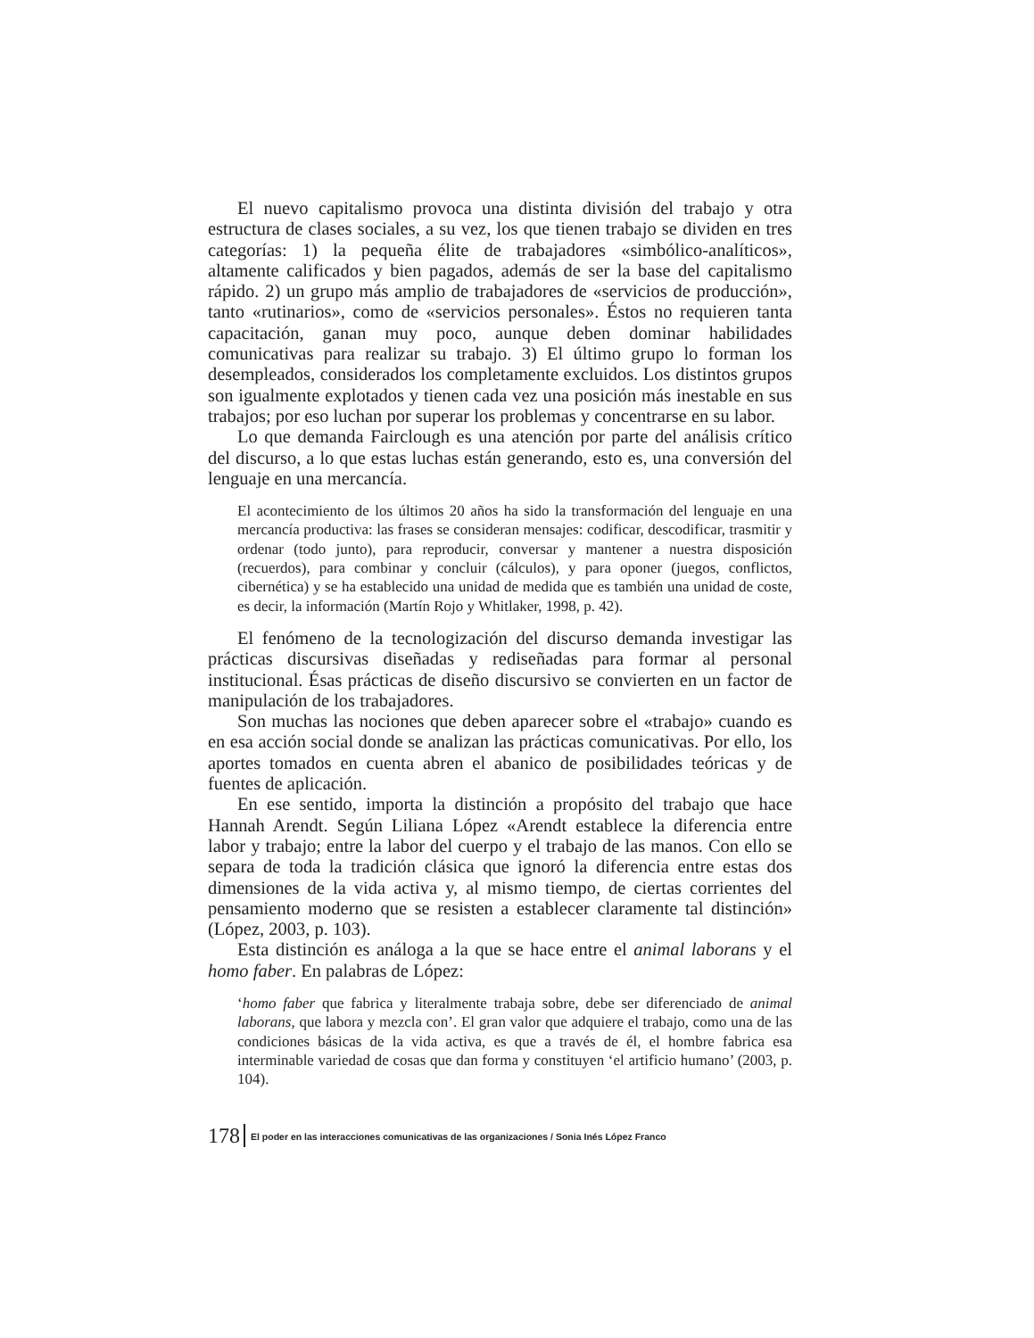El nuevo capitalismo provoca una distinta división del trabajo y otra estructura de clases sociales, a su vez, los que tienen trabajo se dividen en tres categorías: 1) la pequeña élite de trabajadores «simbólico-analíticos», altamente calificados y bien pagados, además de ser la base del capitalismo rápido. 2) un grupo más amplio de trabajadores de «servicios de producción», tanto «rutinarios», como de «servicios personales». Éstos no requieren tanta capacitación, ganan muy poco, aunque deben dominar habilidades comunicativas para realizar su trabajo. 3) El último grupo lo forman los desempleados, considerados los completamente excluidos. Los distintos grupos son igualmente explotados y tienen cada vez una posición más inestable en sus trabajos; por eso luchan por superar los problemas y concentrarse en su labor.
Lo que demanda Fairclough es una atención por parte del análisis crítico del discurso, a lo que estas luchas están generando, esto es, una conversión del lenguaje en una mercancía.
El acontecimiento de los últimos 20 años ha sido la transformación del lenguaje en una mercancía productiva: las frases se consideran mensajes: codificar, descodificar, trasmitir y ordenar (todo junto), para reproducir, conversar y mantener a nuestra disposición (recuerdos), para combinar y concluir (cálculos), y para oponer (juegos, conflictos, cibernética) y se ha establecido una unidad de medida que es también una unidad de coste, es decir, la información (Martín Rojo y Whitlaker, 1998, p. 42).
El fenómeno de la tecnologización del discurso demanda investigar las prácticas discursivas diseñadas y rediseñadas para formar al personal institucional. Ésas prácticas de diseño discursivo se convierten en un factor de manipulación de los trabajadores.
Son muchas las nociones que deben aparecer sobre el «trabajo» cuando es en esa acción social donde se analizan las prácticas comunicativas. Por ello, los aportes tomados en cuenta abren el abanico de posibilidades teóricas y de fuentes de aplicación.
En ese sentido, importa la distinción a propósito del trabajo que hace Hannah Arendt. Según Liliana López «Arendt establece la diferencia entre labor y trabajo; entre la labor del cuerpo y el trabajo de las manos. Con ello se separa de toda la tradición clásica que ignoró la diferencia entre estas dos dimensiones de la vida activa y, al mismo tiempo, de ciertas corrientes del pensamiento moderno que se resisten a establecer claramente tal distinción» (López, 2003, p. 103).
Esta distinción es análoga a la que se hace entre el animal laborans y el homo faber. En palabras de López:
‘homo faber que fabrica y literalmente trabaja sobre, debe ser diferenciado de animal laborans, que labora y mezcla con’. El gran valor que adquiere el trabajo, como una de las condiciones básicas de la vida activa, es que a través de él, el hombre fabrica esa interminable variedad de cosas que dan forma y constituyen ‘el artificio humano’ (2003, p. 104).
178 El poder en las interacciones comunicativas de las organizaciones / Sonia Inés López Franco